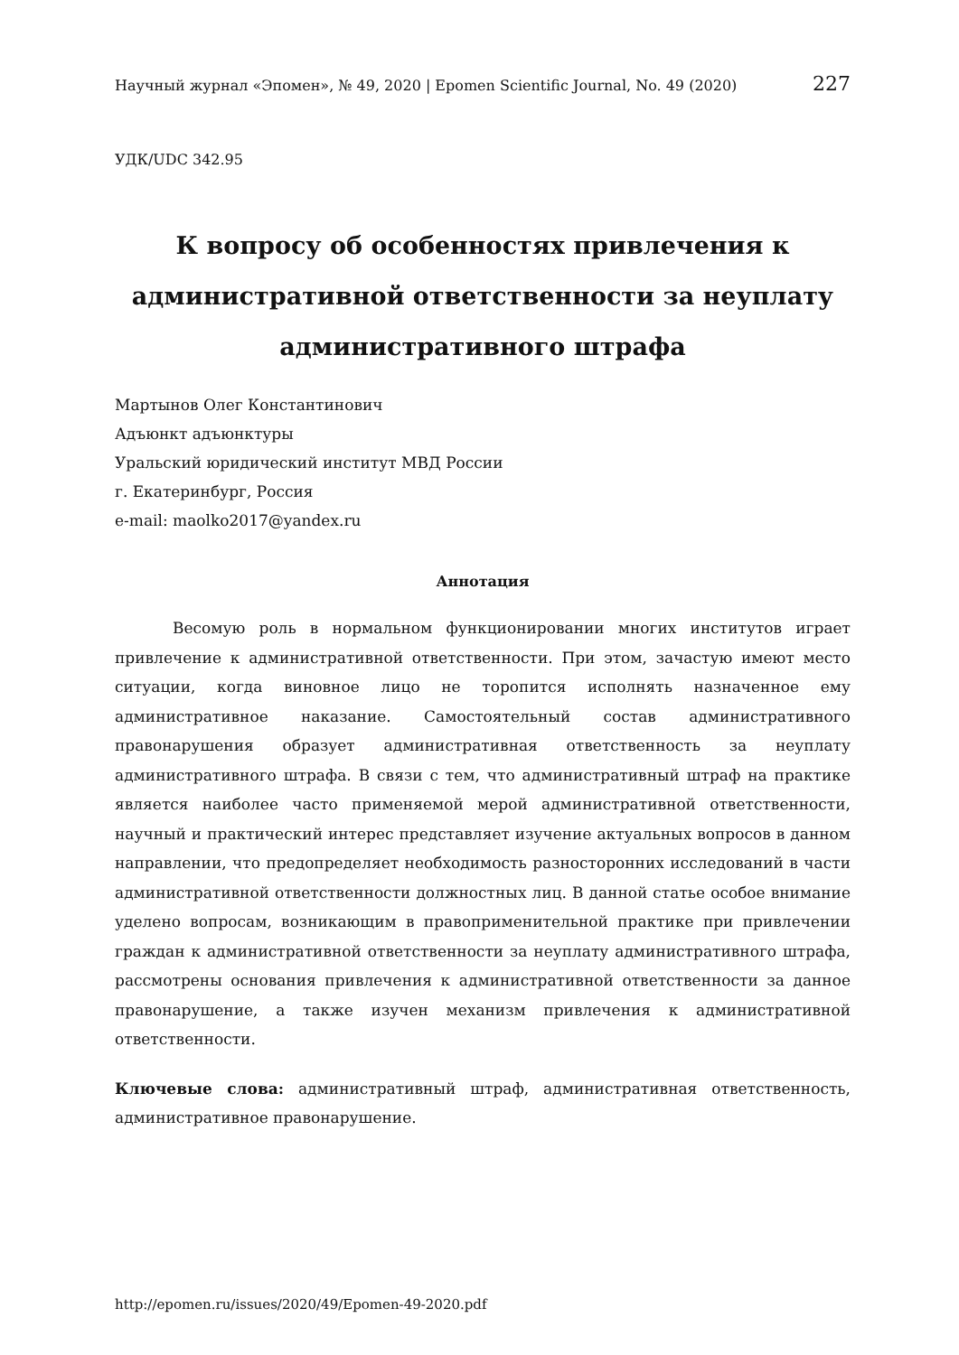Научный журнал «Эпомен», № 49, 2020 | Epomen Scientific Journal, No. 49 (2020) 227
УДК/UDC 342.95
К вопросу об особенностях привлечения к административной ответственности за неуплату административного штрафа
Мартынов Олег Константинович
Адъюнкт адъюнктуры
Уральский юридический институт МВД России
г. Екатеринбург, Россия
e-mail: maolko2017@yandex.ru
Аннотация
Весомую роль в нормальном функционировании многих институтов играет привлечение к административной ответственности. При этом, зачастую имеют место ситуации, когда виновное лицо не торопится исполнять назначенное ему административное наказание. Самостоятельный состав административного правонарушения образует административная ответственность за неуплату административного штрафа. В связи с тем, что административный штраф на практике является наиболее часто применяемой мерой административной ответственности, научный и практический интерес представляет изучение актуальных вопросов в данном направлении, что предопределяет необходимость разносторонних исследований в части административной ответственности должностных лиц. В данной статье особое внимание уделено вопросам, возникающим в правоприменительной практике при привлечении граждан к административной ответственности за неуплату административного штрафа, рассмотрены основания привлечения к административной ответственности за данное правонарушение, а также изучен механизм привлечения к административной ответственности.
Ключевые слова: административный штраф, административная ответственность, административное правонарушение.
http://epomen.ru/issues/2020/49/Epomen-49-2020.pdf